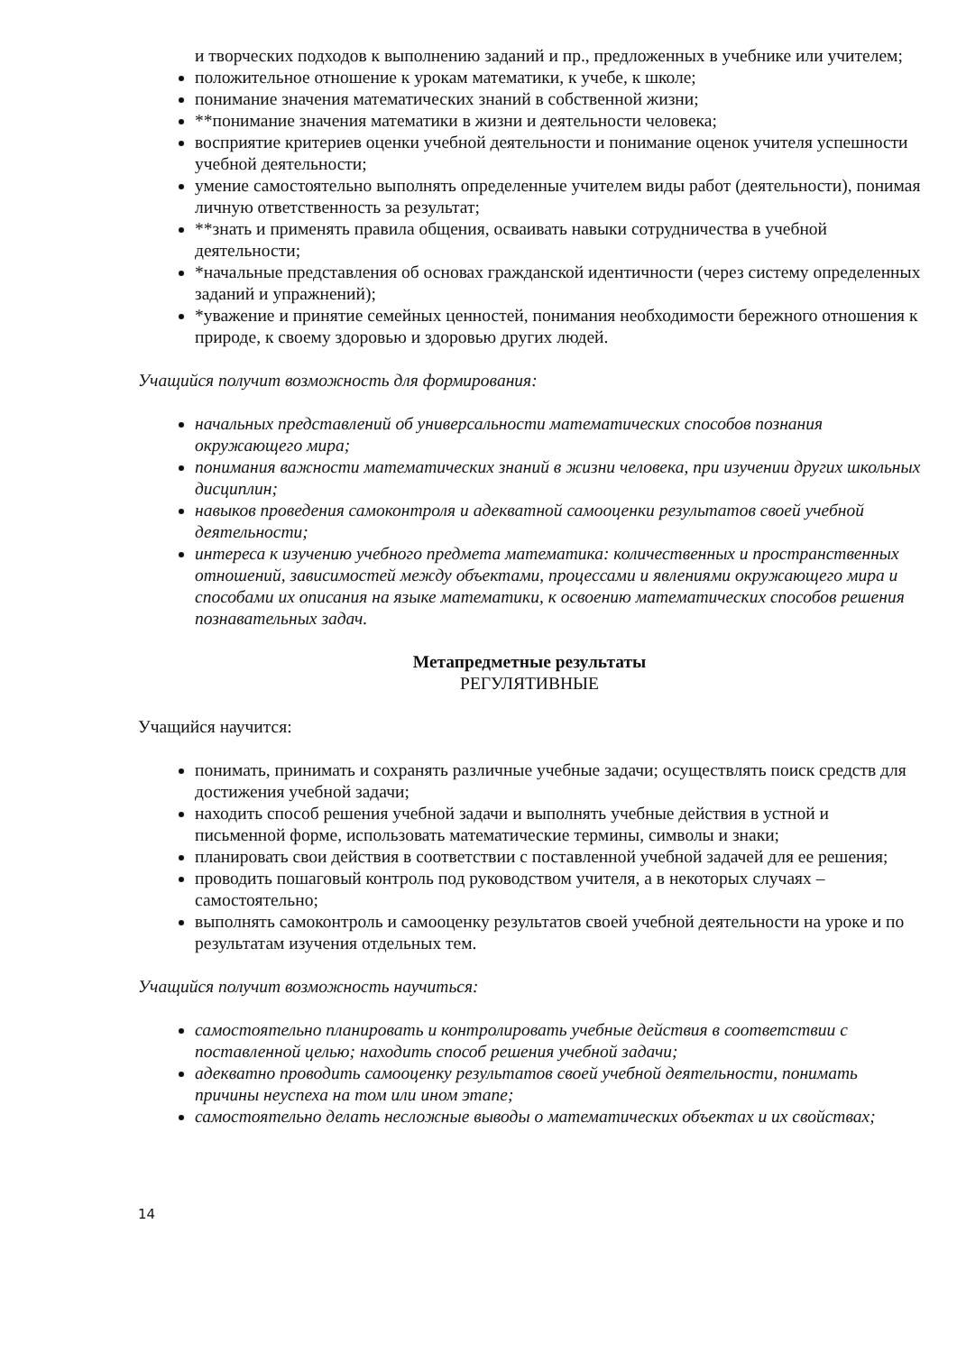и творческих подходов к выполнению заданий и пр., предложенных в учебнике или учителем;
положительное отношение к урокам математики, к учебе, к школе;
понимание значения математических знаний в собственной жизни;
**понимание значения математики в жизни и деятельности человека;
восприятие критериев оценки учебной деятельности и понимание оценок учителя успешности учебной деятельности;
умение самостоятельно выполнять определенные учителем виды работ (деятельности), понимая личную ответственность за результат;
**знать и применять правила общения, осваивать навыки сотрудничества в учебной деятельности;
*начальные представления об основах гражданской идентичности (через систему определенных заданий и упражнений);
*уважение и принятие семейных ценностей, понимания необходимости бережного отношения к природе, к своему здоровью и здоровью других людей.
Учащийся получит возможность для формирования:
начальных представлений об универсальности математических способов познания окружающего мира;
понимания важности математических знаний в жизни человека, при изучении других школьных дисциплин;
навыков проведения самоконтроля и адекватной самооценки результатов своей учебной деятельности;
интереса к изучению учебного предмета математика: количественных и пространственных отношений, зависимостей между объектами, процессами и явлениями окружающего мира и способами их описания на языке математики, к освоению математических способов решения познавательных задач.
Метапредметные результаты
РЕГУЛЯТИВНЫЕ
Учащийся научится:
понимать, принимать и сохранять различные учебные задачи; осуществлять поиск средств для достижения учебной задачи;
находить способ решения учебной задачи и выполнять учебные действия в устной и письменной форме, использовать математические термины, символы и знаки;
планировать свои действия в соответствии с поставленной учебной задачей для ее решения;
проводить пошаговый контроль под руководством учителя, а в некоторых случаях – самостоятельно;
выполнять самоконтроль и самооценку результатов своей учебной деятельности на уроке и по результатам изучения отдельных тем.
Учащийся получит возможность научиться:
самостоятельно планировать и контролировать учебные действия в соответствии с поставленной целью; находить способ решения учебной задачи;
адекватно проводить самооценку результатов своей учебной деятельности, понимать причины неуспеха на том или ином этапе;
самостоятельно делать несложные выводы о математических объектах и их свойствах;
14